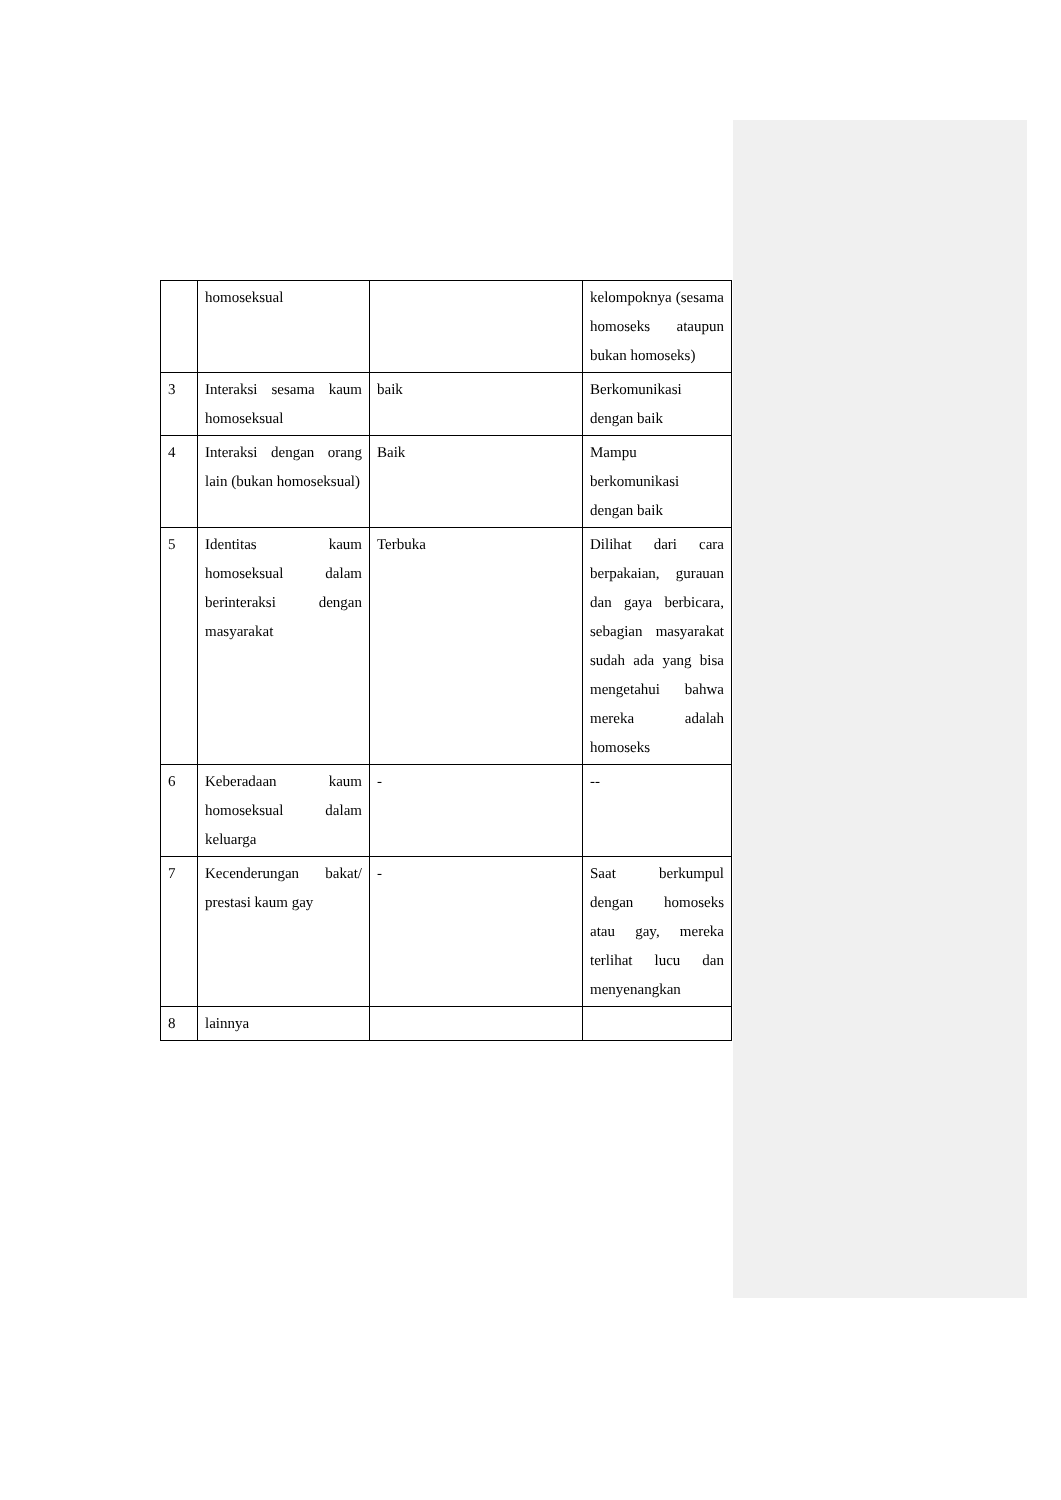| | homoseksual | | kelompoknya (sesama homoseks ataupun bukan homoseks) |
| 3 | Interaksi sesama kaum homoseksual | baik | Berkomunikasi dengan baik |
| 4 | Interaksi dengan orang lain (bukan homoseksual) | Baik | Mampu berkomunikasi dengan baik |
| 5 | Identitas kaum homoseksual dalam berinteraksi dengan masyarakat | Terbuka | Dilihat dari cara berpakaian, gurauan dan gaya berbicara, sebagian masyarakat sudah ada yang bisa mengetahui bahwa mereka adalah homoseks |
| 6 | Keberadaan kaum homoseksual dalam keluarga | - | -- |
| 7 | Kecenderungan bakat/ prestasi kaum gay | - | Saat berkumpul dengan homoseks atau gay, mereka terlihat lucu dan menyenangkan |
| 8 | lainnya | | |